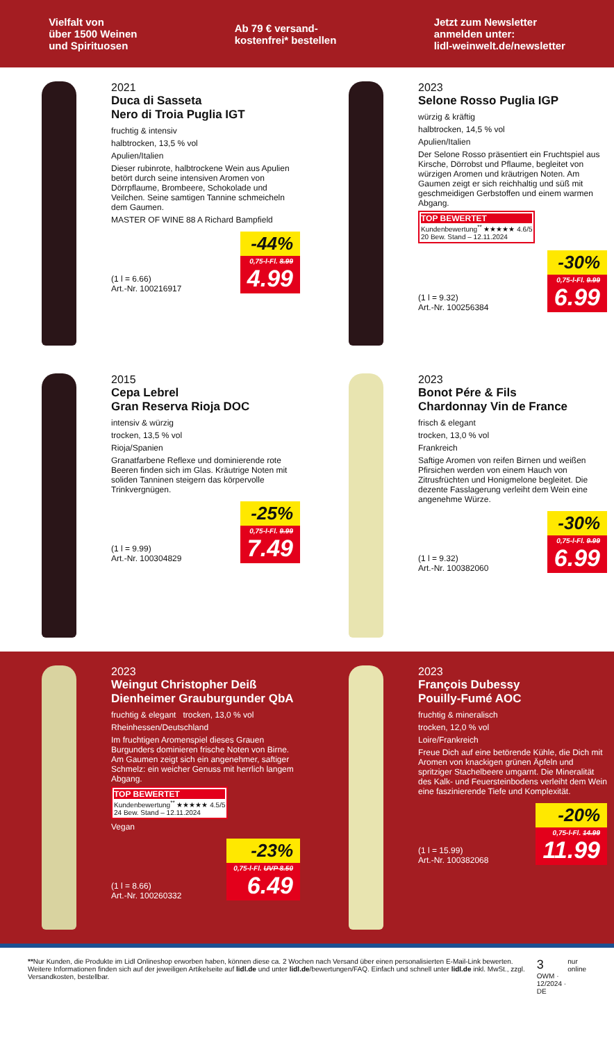Vielfalt von
über 1500 Weinen
und Spirituosen
Ab 79 € versand-
kostenfrei* bestellen
Jetzt zum Newsletter
anmelden unter:
lidl-weinwelt.de/newsletter
2021
Duca di Sasseta
Nero di Troia Puglia IGT
fruchtig & intensiv
halbtrocken, 13,5 % vol
Apulien/Italien
Dieser rubinrote, halbtrockene Wein aus Apulien betört durch seine intensiven Aromen von Dörrpflaume, Brombeere, Schokolade und Veilchen. Seine samtigen Tannine schmeicheln dem Gaumen.
MASTER OF WINE 88 A Richard Bampfield
(1 l = 6.66)
Art.-Nr. 100216917
-44%
0,75-l-Fl. 8.99
4.99
2023
Selone Rosso Puglia IGP
würzig & kräftig
halbtrocken, 14,5 % vol
Apulien/Italien
Der Selone Rosso präsentiert ein Fruchtspiel aus Kirsche, Dörrobst und Pflaume, begleitet von würzigen Aromen und kräutrigen Noten. Am Gaumen zeigt er sich reichhaltig und süß mit geschmeidigen Gerbstoffen und einem warmen Abgang.
TOP BEWERTET Kundenbewertung<sup>**</sup> ★★★★★ 4.6/5
20 Bew. Stand – 12.11.2024
(1 l = 9.32)
Art.-Nr. 100256384
-30%
0,75-l-Fl. 9.99
6.99
2015
Cepa Lebrel
Gran Reserva Rioja DOC
intensiv & würzig
trocken, 13,5 % vol
Rioja/Spanien
Granatfarbene Reflexe und dominierende rote Beeren finden sich im Glas. Kräutrige Noten mit soliden Tanninen steigern das körpervolle Trinkvergnügen.
(1 l = 9.99)
Art.-Nr. 100304829
-25%
0,75-l-Fl. 9.99
7.49
2023
Bonot Pére & Fils
Chardonnay Vin de France
frisch & elegant
trocken, 13,0 % vol
Frankreich
Saftige Aromen von reifen Birnen und weißen Pfirsichen werden von einem Hauch von Zitrusfrüchten und Honigmelone begleitet. Die dezente Fasslagerung verleiht dem Wein eine angenehme Würze.
(1 l = 9.32)
Art.-Nr. 100382060
-30%
0,75-l-Fl. 9.99
6.99
2023
Weingut Christopher Deiß
Dienheimer Grauburgunder QbA
fruchtig & elegant trocken, 13,0 % vol
Rheinhessen/Deutschland
Im fruchtigen Aromenspiel dieses Grauen Burgunders dominieren frische Noten von Birne. Am Gaumen zeigt sich ein angenehmer, saftiger Schmelz: ein weicher Genuss mit herrlich langem Abgang.
TOP BEWERTET Kundenbewertung<sup>**</sup> ★★★★★ 4.5/5
24 Bew. Stand – 12.11.2024
Vegan
(1 l = 8.66)
Art.-Nr. 100260332
-23%
0,75-l-Fl. UVP 8.50
6.49
2023
François Dubessy
Pouilly-Fumé AOC
fruchtig & mineralisch
trocken, 12,0 % vol
Loire/Frankreich
Freue Dich auf eine betörende Kühle, die Dich mit Aromen von knackigen grünen Äpfeln und spritziger Stachelbeere umgarnt. Die Mineralität des Kalk- und Feuersteinbodens verleiht dem Wein eine faszinierende Tiefe und Komplexität.
(1 l = 15.99)
Art.-Nr. 100382068
-20%
0,75-l-Fl. 14.99
11.99
**Nur Kunden, die Produkte im Lidl Onlineshop erworben haben, können diese ca. 2 Wochen nach Versand über einen personalisierten E-Mail-Link bewerten. Weitere Informationen finden sich auf der jeweiligen Artikelseite auf lidl.de und unter lidl.de/bewertungen/FAQ. Einfach und schnell unter lidl.de inkl. MwSt., zzgl. Versandkosten, bestellbar.
3
OWM · 12/2024 · DE
nur online